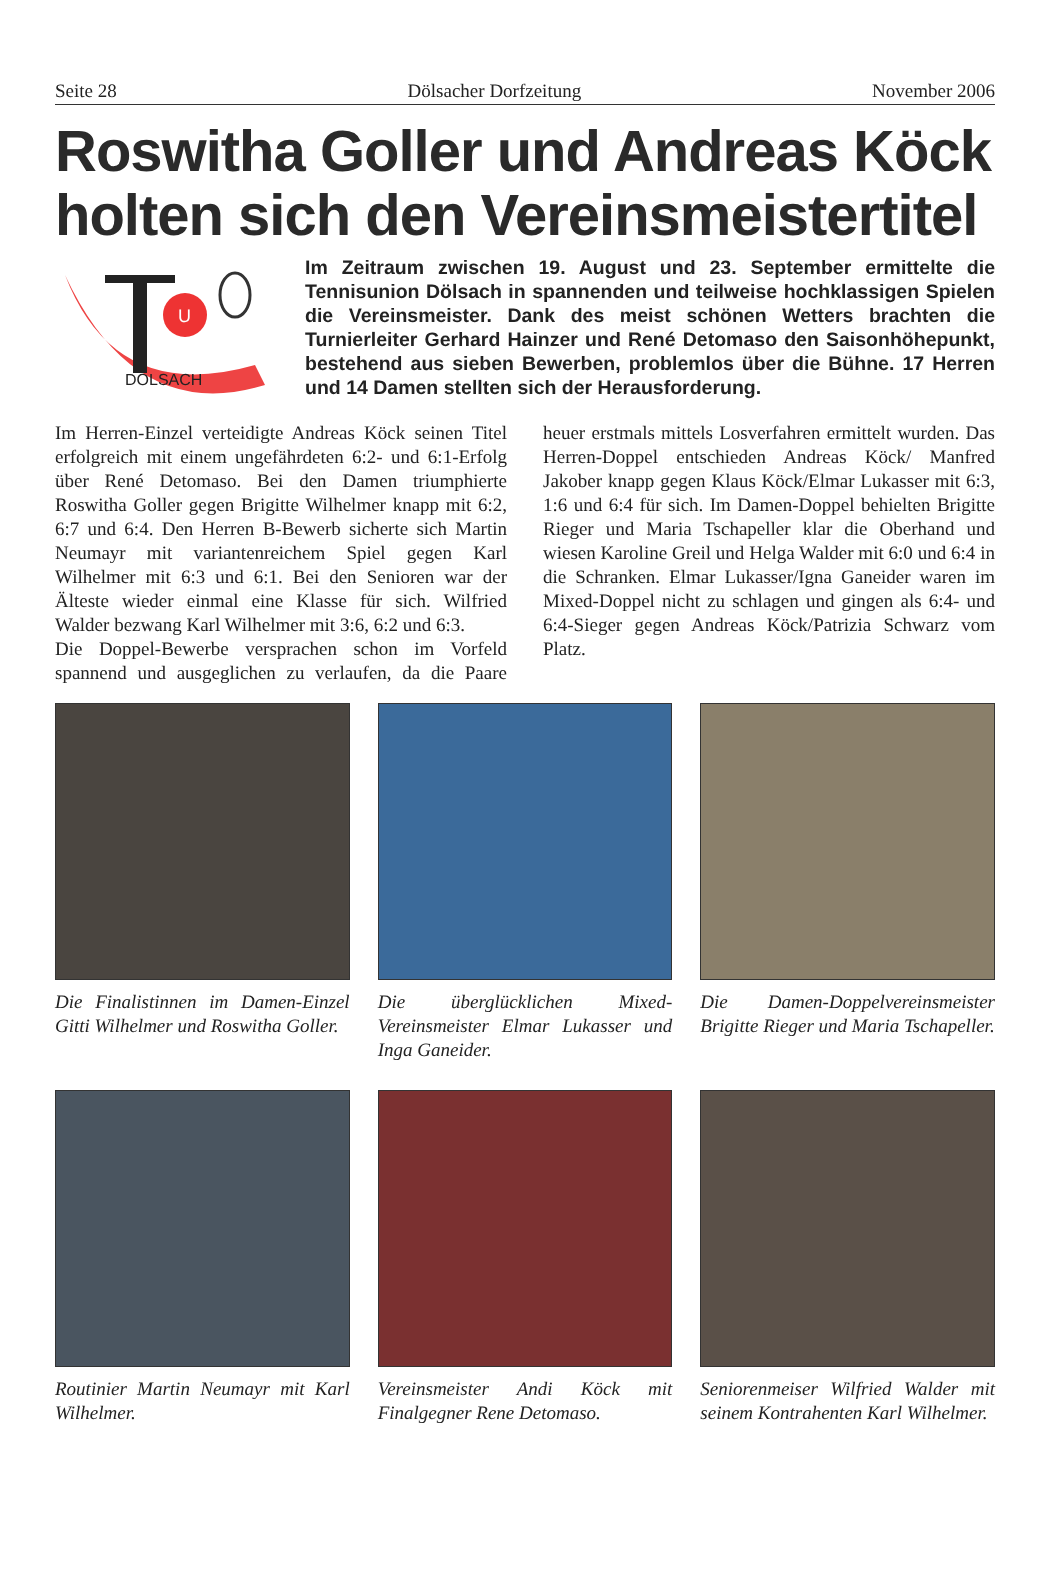Seite 28 Dölsacher Dorfzeitung November 2006
Roswitha Goller und Andreas Köck holten sich den Vereinsmeistertitel
U
DÖLSACH
Im Zeitraum zwischen 19. August und 23. September ermittelte die Tennisunion Dölsach in spannenden und teilweise hochklassigen Spielen die Vereinsmeister. Dank des meist schönen Wetters brachten die Turnierleiter Gerhard Hainzer und René Detomaso den Saisonhöhepunkt, bestehend aus sieben Bewerben, problemlos über die Bühne. 17 Herren und 14 Damen stellten sich der Herausforderung.
Im Herren-Einzel verteidigte Andreas Köck seinen Titel erfolgreich mit einem ungefährdeten 6:2- und 6:1-Erfolg über René Detomaso. Bei den Damen triumphierte Roswitha Goller gegen Brigitte Wilhelmer knapp mit 6:2, 6:7 und 6:4. Den Herren B-Bewerb sicherte sich Martin Neumayr mit variantenreichem Spiel gegen Karl Wilhelmer mit 6:3 und 6:1. Bei den Senioren war der Älteste wieder einmal eine Klasse für sich. Wilfried Walder bezwang Karl Wilhelmer mit 3:6, 6:2 und 6:3.
Die Doppel-Bewerbe versprachen schon im Vorfeld spannend und ausgeglichen zu verlaufen, da die Paare heuer erstmals mittels Losverfahren ermittelt wurden. Das Herren-Doppel entschieden Andreas Köck/ Manfred Jakober knapp gegen Klaus Köck/Elmar Lukasser mit 6:3, 1:6 und 6:4 für sich. Im Damen-Doppel behielten Brigitte Rieger und Maria Tschapeller klar die Oberhand und wiesen Karoline Greil und Helga Walder mit 6:0 und 6:4 in die Schranken. Elmar Lukasser/Igna Ganeider waren im Mixed-Doppel nicht zu schlagen und gingen als 6:4- und 6:4-Sieger gegen Andreas Köck/Patrizia Schwarz vom Platz.
Die Finalistinnen im Damen-Einzel Gitti Wilhelmer und Roswitha Goller.
Die überglücklichen Mixed-Vereinsmeister Elmar Lukasser und Inga Ganeider.
Die Damen-Doppelvereinsmeister Brigitte Rieger und Maria Tschapeller.
Routinier Martin Neumayr mit Karl Wilhelmer.
Vereinsmeister Andi Köck mit Finalgegner Rene Detomaso.
Seniorenmeiser Wilfried Walder mit seinem Kontrahenten Karl Wilhelmer.